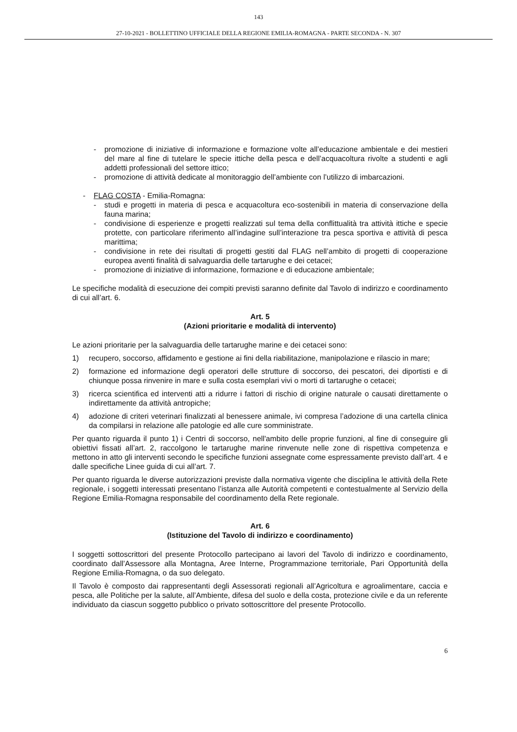143
27-10-2021 - BOLLETTINO UFFICIALE DELLA REGIONE EMILIA-ROMAGNA - PARTE SECONDA - N. 307
- promozione di iniziative di informazione e formazione volte all’educazione ambientale e dei mestieri del mare al fine di tutelare le specie ittiche della pesca e dell’acquacoltura rivolte a studenti e agli addetti professionali del settore ittico;
- promozione di attività dedicate al monitoraggio dell’ambiente con l’utilizzo di imbarcazioni.
- FLAG COSTA - Emilia-Romagna:
- studi e progetti in materia di pesca e acquacoltura eco-sostenibili in materia di conservazione della fauna marina;
- condivisione di esperienze e progetti realizzati sul tema della conflittualità tra attività ittiche e specie protette, con particolare riferimento all’indagine sull’interazione tra pesca sportiva e attività di pesca marittima;
- condivisione in rete dei risultati di progetti gestiti dal FLAG nell’ambito di progetti di cooperazione europea aventi finalità di salvaguardia delle tartarughe e dei cetacei;
- promozione di iniziative di informazione, formazione e di educazione ambientale;
Le specifiche modalità di esecuzione dei compiti previsti saranno definite dal Tavolo di indirizzo e coordinamento di cui all’art. 6.
Art. 5
(Azioni prioritarie e modalità di intervento)
Le azioni prioritarie per la salvaguardia delle tartarughe marine e dei cetacei sono:
1) recupero, soccorso, affidamento e gestione ai fini della riabilitazione, manipolazione e rilascio in mare;
2) formazione ed informazione degli operatori delle strutture di soccorso, dei pescatori, dei diportisti e di chiunque possa rinvenire in mare e sulla costa esemplari vivi o morti di tartarughe o cetacei;
3) ricerca scientifica ed interventi atti a ridurre i fattori di rischio di origine naturale o causati direttamente o indirettamente da attività antropiche;
4) adozione di criteri veterinari finalizzati al benessere animale, ivi compresa l’adozione di una cartella clinica da compilarsi in relazione alle patologie ed alle cure somministrate.
Per quanto riguarda il punto 1) i Centri di soccorso, nell'ambito delle proprie funzioni, al fine di conseguire gli obiettivi fissati all’art. 2, raccolgono le tartarughe marine rinvenute nelle zone di rispettiva competenza e mettono in atto gli interventi secondo le specifiche funzioni assegnate come espressamente previsto dall’art. 4 e dalle specifiche Linee guida di cui all’art. 7.
Per quanto riguarda le diverse autorizzazioni previste dalla normativa vigente che disciplina le attività della Rete regionale, i soggetti interessati presentano l’istanza alle Autorità competenti e contestualmente al Servizio della Regione Emilia-Romagna responsabile del coordinamento della Rete regionale.
Art. 6
(Istituzione del Tavolo di indirizzo e coordinamento)
I soggetti sottoscrittori del presente Protocollo partecipano ai lavori del Tavolo di indirizzo e coordinamento, coordinato dall’Assessore alla Montagna, Aree Interne, Programmazione territoriale, Pari Opportunità della Regione Emilia-Romagna, o da suo delegato.
Il Tavolo è composto dai rappresentanti degli Assessorati regionali all’Agricoltura e agroalimentare, caccia e pesca, alle Politiche per la salute, all’Ambiente, difesa del suolo e della costa, protezione civile e da un referente individuato da ciascun soggetto pubblico o privato sottoscrittore del presente Protocollo.
6